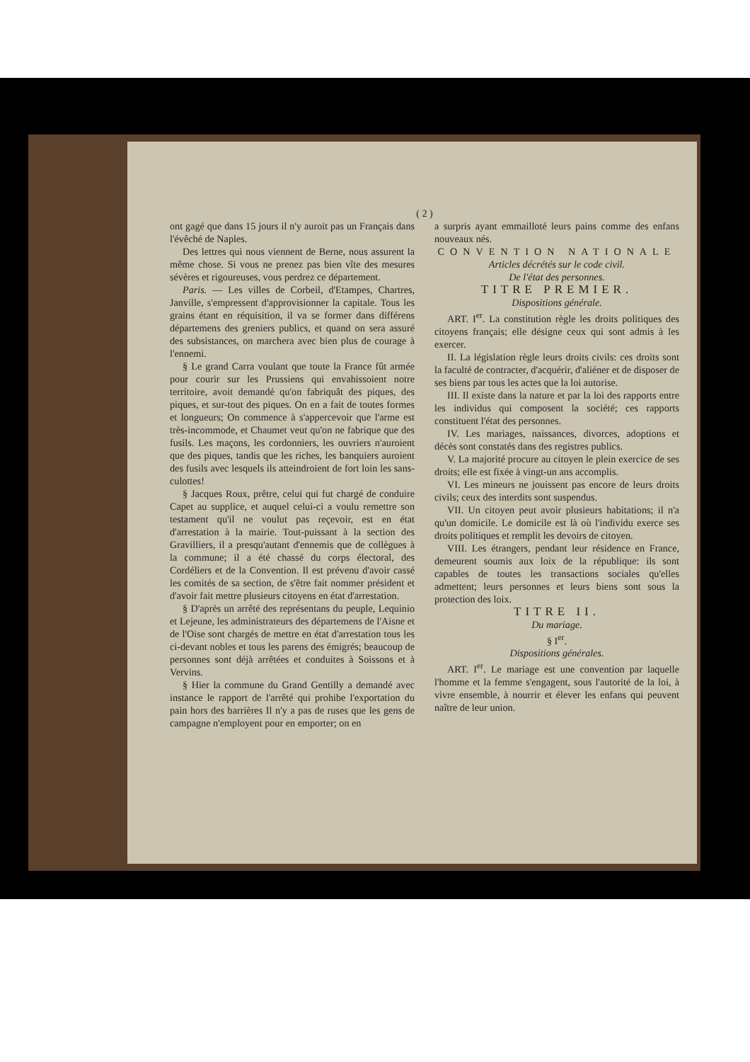( 2 )
ont gagé que dans 15 jours il n'y auroit pas un Français dans l'évêché de Naples.
Des lettres qui nous viennent de Berne, nous assurent la même chose. Si vous ne prenez pas bien vîte des mesures sévères et rigoureuses, vous perdrez ce département.
Paris. — Les villes de Corbeil, d'Etampes, Chartres, Janville, s'empressent d'approvisionner la capitale. Tous les grains étant en réquisition, il va se former dans différens départemens des greniers publics, et quand on sera assuré des subsistances, on marchera avec bien plus de courage à l'ennemi.
§ Le grand Carra voulant que toute la France fût armée pour courir sur les Prussiens qui envahissoient notre territoire, avoit demandé qu'on fabriquât des piques, des piques, et sur-tout des piques. On en a fait de toutes formes et longueurs; On commence à s'appercevoir que l'arme est très-incommode, et Chaumet veut qu'on ne fabrique que des fusils. Les maçons, les cordonniers, les ouvriers n'auroient que des piques, tandis que les riches, les banquiers auroient des fusils avec lesquels ils atteindroient de fort loin les sans-culottes!
§ Jacques Roux, prêtre, celui qui fut chargé de conduire Capet au supplice, et auquel celui-ci a voulu remettre son testament qu'il ne voulut pas reçevoir, est en état d'arrestation à la mairie. Tout-puissant à la section des Gravilliers, il a presqu'autant d'ennemis que de collègues à la commune; il a été chassé du corps électoral, des Cordéliers et de la Convention. Il est prévenu d'avoir cassé les comités de sa section, de s'être fait nommer président et d'avoir fait mettre plusieurs citoyens en état d'arrestation.
§ D'après un arrêté des représentans du peuple, Lequinio et Lejeune, les administrateurs des départemens de l'Aisne et de l'Oise sont chargés de mettre en état d'arrestation tous les ci-devant nobles et tous les parens des émigrés; beaucoup de personnes sont déjà arrêtées et conduites à Soissons et à Vervins.
§ Hier la commune du Grand Gentilly a demandé avec instance le rapport de l'arrêté qui prohibe l'exportation du pain hors des barrières Il n'y a pas de ruses que les gens de campagne n'employent pour en emporter; on en
a surpris ayant emmailloté leurs pains comme des enfans nouveaux nés.
CONVENTION NATIONALE
Articles décrétés sur le code civil.
De l'état des personnes.
TITRE PREMIER.
Dispositions générale.
ART. I<sup>er</sup>. La constitution règle les droits politiques des citoyens français; elle désigne ceux qui sont admis à les exercer.
II. La législation règle leurs droits civils: ces droits sont la faculté de contracter, d'acquérir, d'aliéner et de disposer de ses biens par tous les actes que la loi autorise.
III. Il existe dans la nature et par la loi des rapports entre les individus qui composent la société; ces rapports constituent l'état des personnes.
IV. Les mariages, naissances, divorces, adoptions et décès sont constatés dans des registres publics.
V. La majorité procure au citoyen le plein exercice de ses droits; elle est fixée à vingt-un ans accomplis.
VI. Les mineurs ne jouissent pas encore de leurs droits civils; ceux des interdits sont suspendus.
VII. Un citoyen peut avoir plusieurs habitations; il n'a qu'un domicile. Le domicile est là où l'individu exerce ses droits politiques et remplit les devoirs de citoyen.
VIII. Les étrangers, pendant leur résidence en France, demeurent soumis aux loix de la république: ils sont capables de toutes les transactions sociales qu'elles admettent; leurs personnes et leurs biens sont sous la protection des loix.
TITRE II.
Du mariage.
§ I<sup>er</sup>.
Dispositions générales.
ART. I<sup>er</sup>. Le mariage est une convention par laquelle l'homme et la femme s'engagent, sous l'autorité de la loi, à vivre ensemble, à nourrir et élever les enfans qui peuvent naître de leur union.